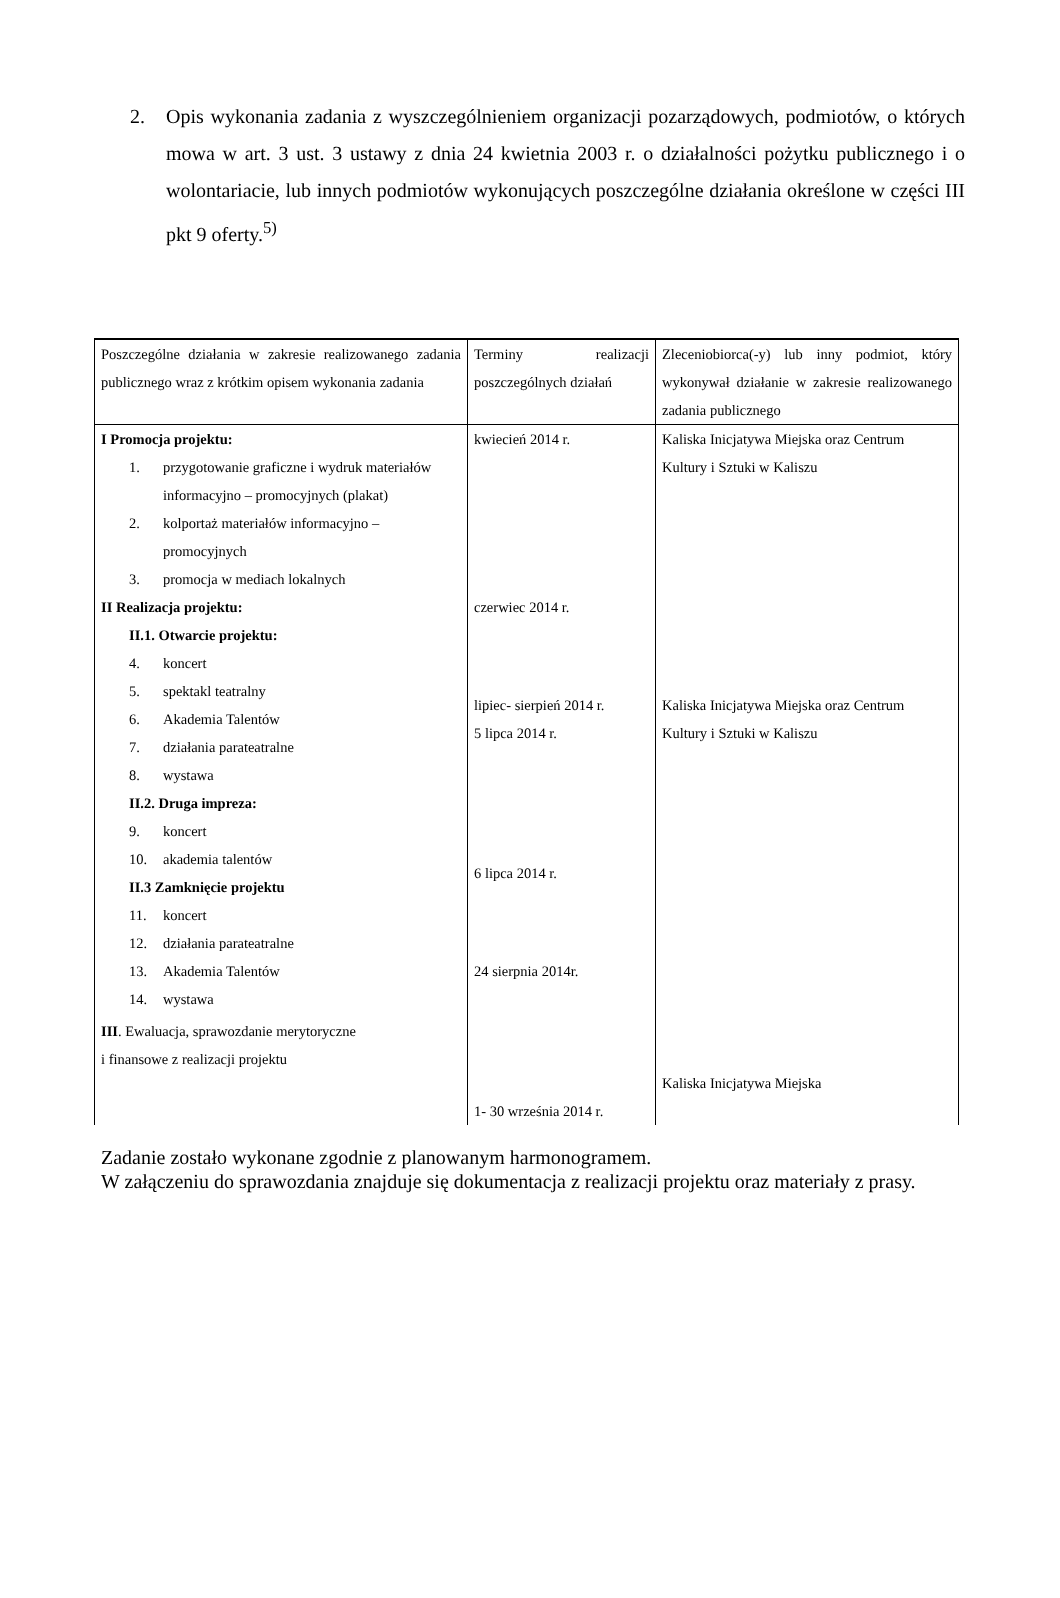2. Opis wykonania zadania z wyszczególnieniem organizacji pozarządowych, podmiotów, o których mowa w art. 3 ust. 3 ustawy z dnia 24 kwietnia 2003 r. o działalności pożytku publicznego i o wolontariacie, lub innych podmiotów wykonujących poszczególne działania określone w części III pkt 9 oferty.<sup>5)</sup>
| Poszczególne działania w zakresie realizowanego zadania publicznego wraz z krótkim opisem wykonania zadania | Terminy realizacji poszczególnych działań | Zleceniobiorca(-y) lub inny podmiot, który wykonywał działanie w zakresie realizowanego zadania publicznego |
| --- | --- | --- |
| I Promocja projektu: 1. przygotowanie graficzne i wydruk materiałów informacyjno – promocyjnych (plakat) 2. kolportaż materiałów informacyjno – promocyjnych 3. promocja w mediach lokalnych II Realizacja projektu: II.1. Otwarcie projektu: 4. koncert 5. spektakl teatralny 6. Akademia Talentów 7. działania parateatralne 8. wystawa II.2. Druga impreza: 9. koncert 10. akademia talentów II.3 Zamknięcie projektu 11. koncert 12. działania parateatralne 13. Akademia Talentów 14. wystawa III . Ewaluacja, sprawozdanie merytoryczne i finansowe z realizacji projektu | kwiecień 2014 r. czerwiec 2014 r. lipiec- sierpień 2014 r. 5 lipca 2014 r. 6 lipca 2014 r. 24 sierpnia 2014r. 1- 30 września 2014 r. | Kaliska Inicjatywa Miejska oraz Centrum Kultury i Sztuki w Kaliszu Kaliska Inicjatywa Miejska oraz Centrum Kultury i Sztuki w Kaliszu Kaliska Inicjatywa Miejska |
Zadanie zostało wykonane zgodnie z planowanym harmonogramem.
W załączeniu do sprawozdania znajduje się dokumentacja z realizacji projektu oraz materiały z prasy.